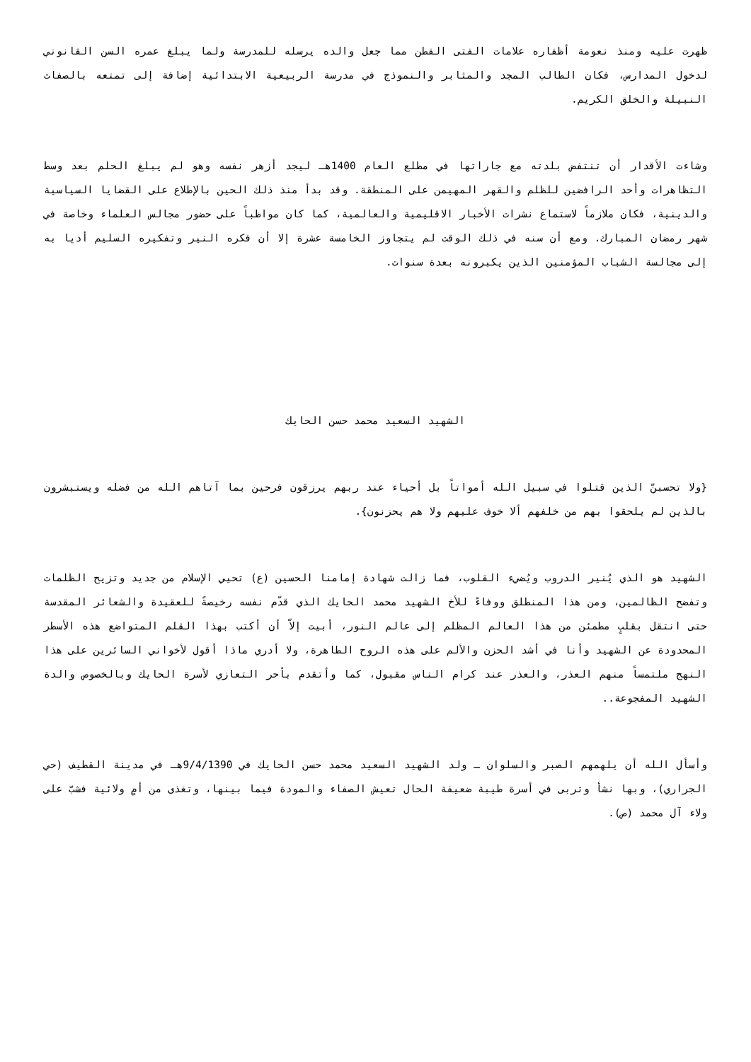ظهرت عليه ومنذ نعومة أظفاره علامات الفتى الفطن مما جعل والده يرسله للمدرسة ولما يبلغ عمره السن القانوني لدخول المدارس، فكان الطالب المجد والمثابر والنموذج في مدرسة الربيعية الابتدائية إضافة إلى تمتعه بالصفات النبيلة والخلق الكريم.
وشاءت الأقدار أن تنتفض بلدته مع جاراتها في مطلع العام 1400هـ ليجد أزهر نفسه وهو لم يبلغ الحلم بعد وسط التظاهرات وأحد الرافضين للظلم والقهر المهيمن على المنطقة. وقد بدأ منذ ذلك الحين بالإطلاع على القضايا السياسية والدينية، فكان ملازماً لاستماع نشرات الأخبار الاقليمية والعالمية، كما كان مواظباً على حضور مجالس العلماء وخاصة في شهر رمضان المبارك. ومع أن سنه في ذلك الوقت لم يتجاوز الخامسة عشرة إلا أن فكره النير وتفكيره السليم أديا به إلى مجالسة الشباب المؤمنين الذين يكبرونه بعدة سنوات.
الشهيد السعيد محمد حسن الحايك
{ولا تحسبنّ الذين قتلوا في سبيل الله أمواتاً بل أحياء عند ربهم يرزقون فرحين بما آتاهم الله من فضله ويستبشرون بالذين لم يلحقوا بهم من خلفهم ألا خوف عليهم ولا هم يحزنون}.
الشهيد هو الذي يُنير الدروب ويُضيء القلوب، فما زالت شهادة إمامنا الحسين (ع) تحيي الإسلام من جديد وتزيح الظلمات وتفضح الظالمين، ومن هذا المنطلق ووفاءً للأخ الشهيد محمد الحايك الذي قدّم نفسه رخيصةً للعقيدة والشعائر المقدسة حتى انتقل بقلبٍ مطمئن من هذا العالم المظلم إلى عالم النور، أبيت إلاّ أن أكتب بهذا القلم المتواضع هذه الأسطر المحدودة عن الشهيد وأنا في أشد الحزن والألم على هذه الروح الطاهرة، ولا أدري ماذا أقول لأخواني السائرين على هذا النهج ملتمساً منهم العذر، والعذر عند كرام الناس مقبول، كما وأتقدم بأحر التعازي لأسرة الحايك وبالخصوص والدة الشهيد المفجوعة..
وأسأل الله أن يلهمهم الصبر والسلوان ـ ولد الشهيد السعيد محمد حسن الحايك في 9/4/1390هـ في مدينة القطيف (حي الجراري)، وبها نشأ وتربى في أسرة طيبة ضعيفة الحال تعيش الصفاء والمودة فيما بينها، وتغذى من أمٍ ولائية فشبّ على ولاء آل محمد (ص).